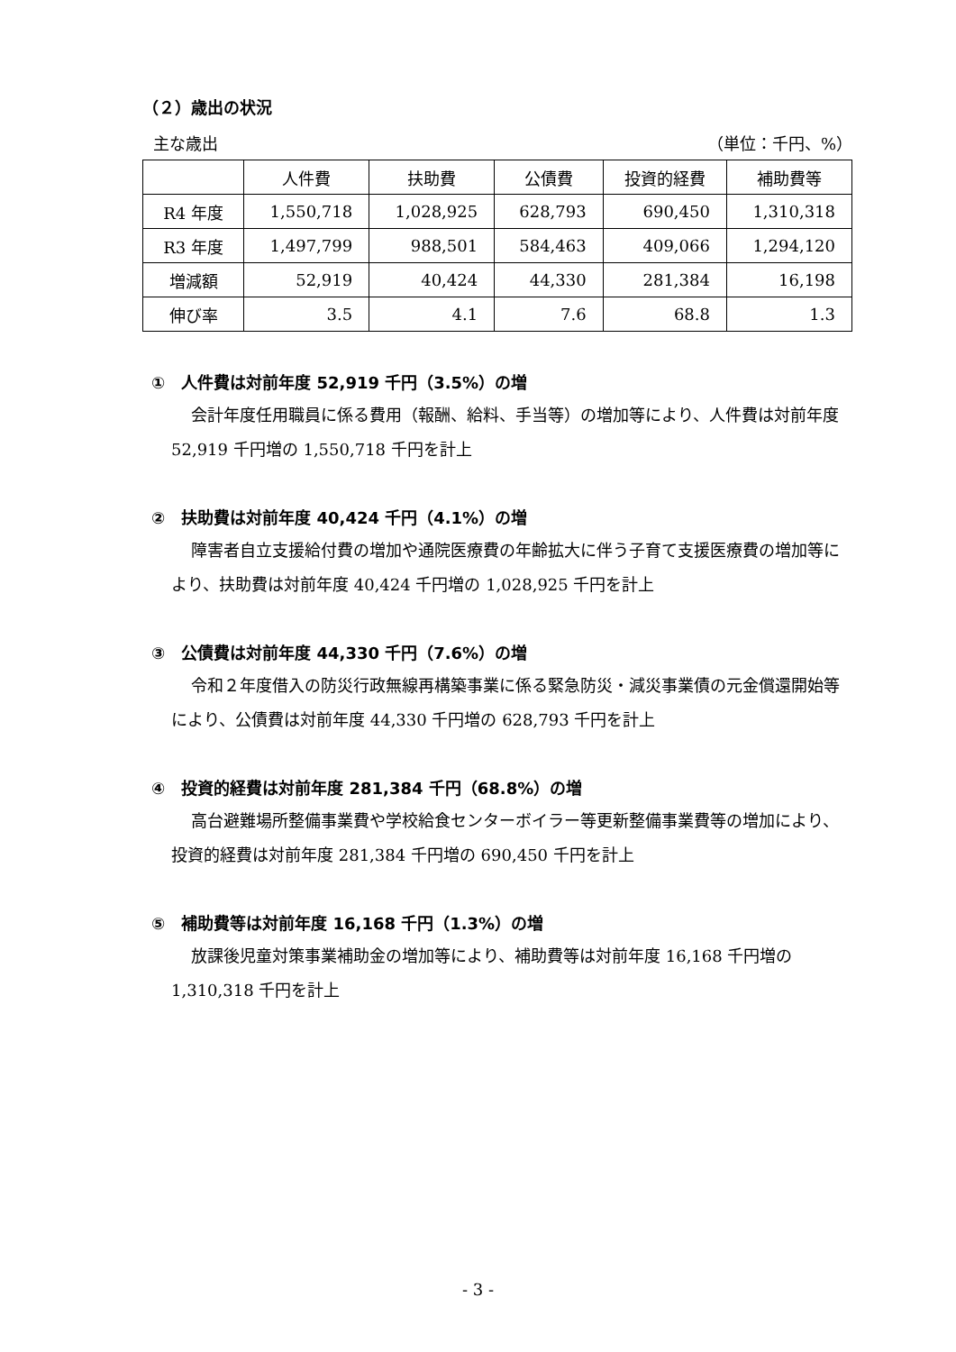（２）歳出の状況
主な歳出 （単位：千円、%）
| | 人件費 | 扶助費 | 公債費 | 投資的経費 | 補助費等 |
| --- | --- | --- | --- | --- | --- |
| R4 年度 | 1,550,718 | 1,028,925 | 628,793 | 690,450 | 1,310,318 |
| R3 年度 | 1,497,799 | 988,501 | 584,463 | 409,066 | 1,294,120 |
| 増減額 | 52,919 | 40,424 | 44,330 | 281,384 | 16,198 |
| 伸び率 | 3.5 | 4.1 | 7.6 | 68.8 | 1.3 |
①　人件費は対前年度 52,919 千円（3.5%）の増
会計年度任用職員に係る費用（報酬、給料、手当等）の増加等により、人件費は対前年度 52,919 千円増の 1,550,718 千円を計上
②　扶助費は対前年度 40,424 千円（4.1%）の増
障害者自立支援給付費の増加や通院医療費の年齢拡大に伴う子育て支援医療費の増加等により、扶助費は対前年度 40,424 千円増の 1,028,925 千円を計上
③　公債費は対前年度 44,330 千円（7.6%）の増
令和２年度借入の防災行政無線再構築事業に係る緊急防災・減災事業債の元金償還開始等により、公債費は対前年度 44,330 千円増の 628,793 千円を計上
④　投資的経費は対前年度 281,384 千円（68.8%）の増
高台避難場所整備事業費や学校給食センターボイラー等更新整備事業費等の増加により、投資的経費は対前年度 281,384 千円増の 690,450 千円を計上
⑤　補助費等は対前年度 16,168 千円（1.3%）の増
放課後児童対策事業補助金の増加等により、補助費等は対前年度 16,168 千円増の 1,310,318 千円を計上
- 3 -